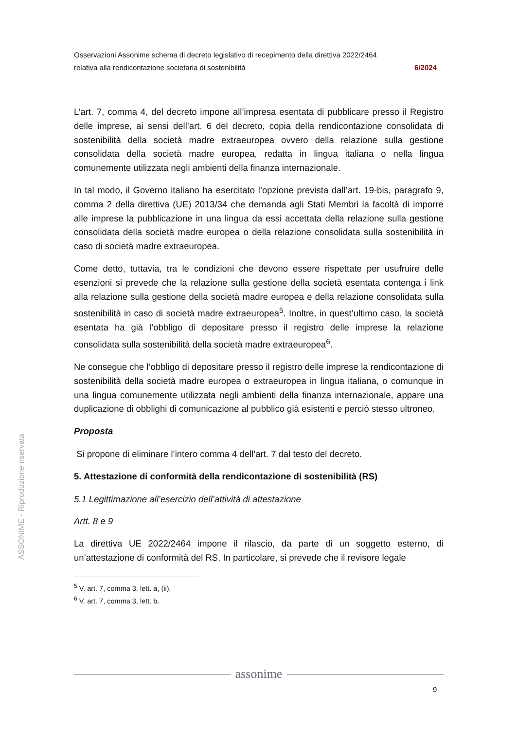Osservazioni Assonime schema di decreto legislativo di recepimento della direttiva 2022/2464
relativa alla rendicontazione societaria di sostenibilità 6/2024
L’art. 7, comma 4, del decreto impone all’impresa esentata di pubblicare presso il Registro delle imprese, ai sensi dell’art. 6 del decreto, copia della rendicontazione consolidata di sostenibilità della società madre extraeuropea ovvero della relazione sulla gestione consolidata della società madre europea, redatta in lingua italiana o nella lingua comunemente utilizzata negli ambienti della finanza internazionale.
In tal modo, il Governo italiano ha esercitato l’opzione prevista dall’art. 19-bis, paragrafo 9, comma 2 della direttiva (UE) 2013/34 che demanda agli Stati Membri la facoltà di imporre alle imprese la pubblicazione in una lingua da essi accettata della relazione sulla gestione consolidata della società madre europea o della relazione consolidata sulla sostenibilità in caso di società madre extraeuropea.
Come detto, tuttavia, tra le condizioni che devono essere rispettate per usufruire delle esenzioni si prevede che la relazione sulla gestione della società esentata contenga i link alla relazione sulla gestione della società madre europea e della relazione consolidata sulla sostenibilità in caso di società madre extraeuropea<sup>5</sup>. Inoltre, in quest’ultimo caso, la società esentata ha già l’obbligo di depositare presso il registro delle imprese la relazione consolidata sulla sostenibilità della società madre extraeuropea<sup>6</sup>.
Ne consegue che l’obbligo di depositare presso il registro delle imprese la rendicontazione di sostenibilità della società madre europea o extraeuropea in lingua italiana, o comunque in una lingua comunemente utilizzata negli ambienti della finanza internazionale, appare una duplicazione di obblighi di comunicazione al pubblico già esistenti e perciò stesso ultroneo.
Proposta
Si propone di eliminare l’intero comma 4 dell’art. 7 dal testo del decreto.
5. Attestazione di conformità della rendicontazione di sostenibilità (RS)
5.1 Legittimazione all’esercizio dell’attività di attestazione
Artt. 8 e 9
La direttiva UE 2022/2464 impone il rilascio, da parte di un soggetto esterno, di un’attestazione di conformità del RS. In particolare, si prevede che il revisore legale
<sup>5</sup> V. art. 7, comma 3, lett. a, (ii).
<sup>6</sup> V. art. 7, comma 3, lett. b.
ASSONIME - Riproduzione riservata
assonime
9